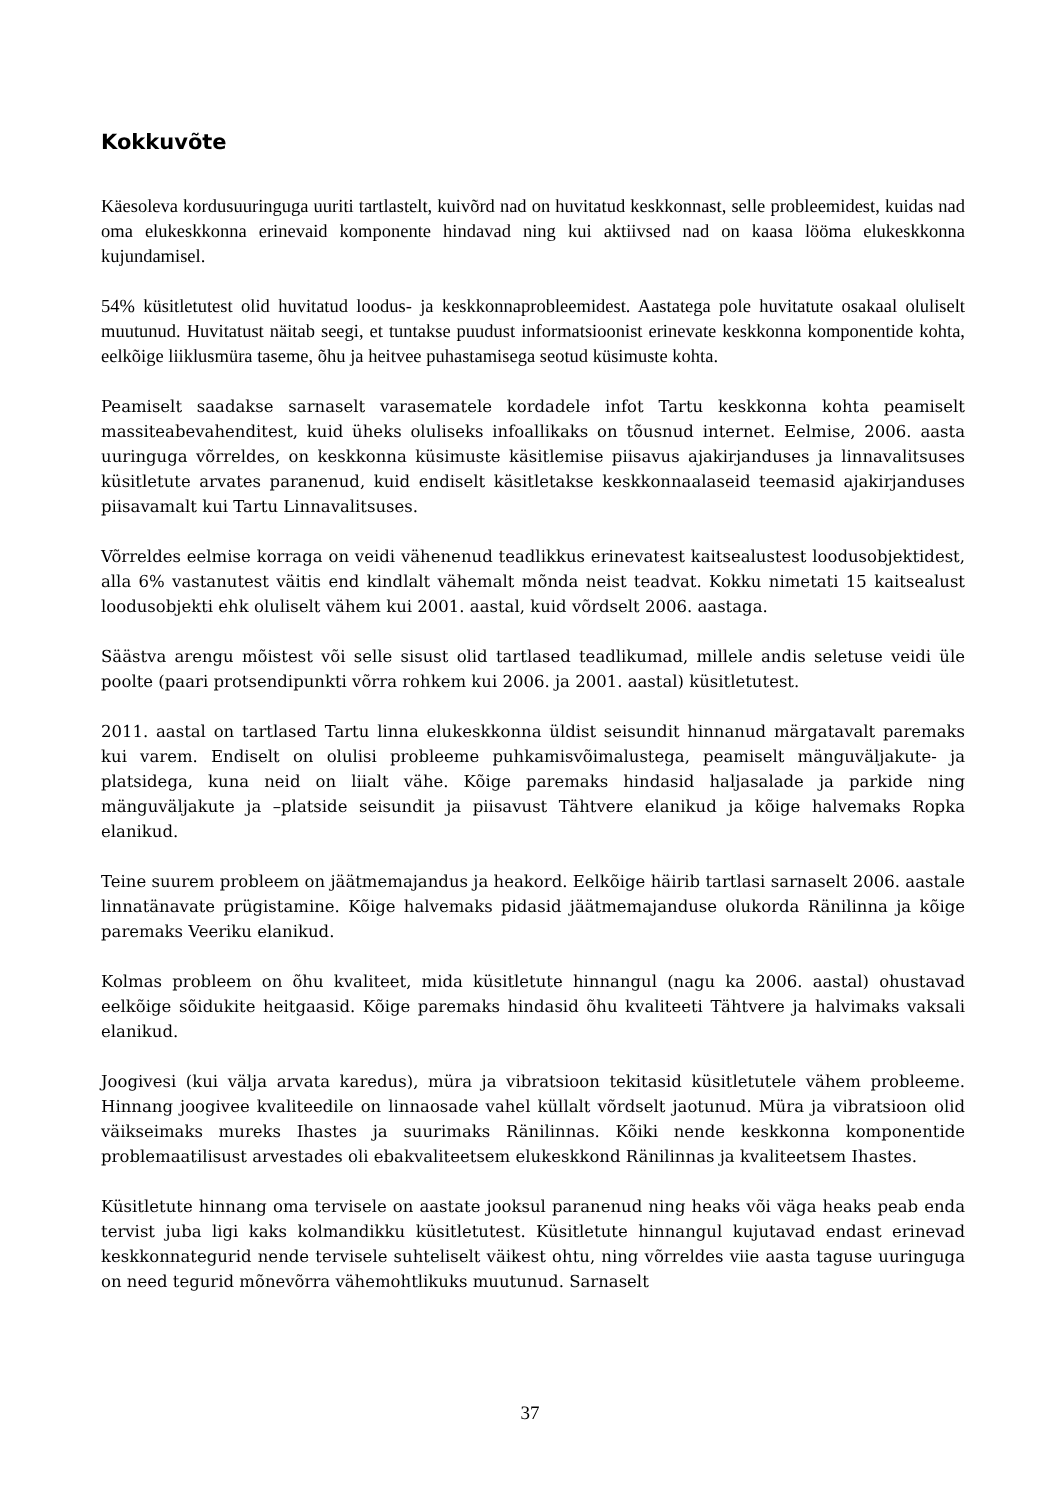Kokkuvõte
Käesoleva kordusuuringuga uuriti tartlastelt, kuivõrd nad on huvitatud keskkonnast, selle probleemidest, kuidas nad oma elukeskkonna erinevaid komponente hindavad ning kui aktiivsed nad on kaasa lööma elukeskkonna kujundamisel.
54% küsitletutest olid huvitatud loodus- ja keskkonnaprobleemidest. Aastatega pole huvitatute osakaal oluliselt muutunud. Huvitatust näitab seegi, et tuntakse puudust informatsioonist erinevate keskkonna komponentide kohta, eelkõige liiklusmüra taseme, õhu ja heitvee puhastamisega seotud küsimuste kohta.
Peamiselt saadakse sarnaselt varasematele kordadele infot Tartu keskkonna kohta peamiselt massiteabevahenditest, kuid üheks oluliseks infoallikaks on tõusnud internet. Eelmise, 2006. aasta uuringuga võrreldes, on keskkonna küsimuste käsitlemise piisavus ajakirjanduses ja linnavalitsuses küsitletute arvates paranenud, kuid endiselt käsitletakse keskkonnaalaseid teemasid ajakirjanduses piisavamalt kui Tartu Linnavalitsuses.
Võrreldes eelmise korraga on veidi vähenenud teadlikkus erinevatest kaitsealustest loodusobjektidest, alla 6% vastanutest väitis end kindlalt vähemalt mõnda neist teadvat. Kokku nimetati 15 kaitsealust loodusobjekti ehk oluliselt vähem kui 2001. aastal, kuid võrdselt 2006. aastaga.
Säästva arengu mõistest või selle sisust olid tartlased teadlikumad, millele andis seletuse veidi üle poolte (paari protsendipunkti võrra rohkem kui 2006. ja 2001. aastal) küsitletutest.
2011. aastal on tartlased Tartu linna elukeskkonna üldist seisundit hinnanud märgatavalt paremaks kui varem. Endiselt on olulisi probleeme puhkamisvõimalustega, peamiselt mänguväljakute- ja platsidega, kuna neid on liialt vähe. Kõige paremaks hindasid haljasalade ja parkide ning mänguväljakute ja –platside seisundit ja piisavust Tähtvere elanikud ja kõige halvemaks Ropka elanikud.
Teine suurem probleem on jäätmemajandus ja heakord. Eelkõige häirib tartlasi sarnaselt 2006. aastale linnatänavate prügistamine. Kõige halvemaks pidasid jäätmemajanduse olukorda Ränilinna ja kõige paremaks Veeriku elanikud.
Kolmas probleem on õhu kvaliteet, mida küsitletute hinnangul (nagu ka 2006. aastal) ohustavad eelkõige sõidukite heitgaasid. Kõige paremaks hindasid õhu kvaliteeti Tähtvere ja halvimaks vaksali elanikud.
Joogivesi (kui välja arvata karedus), müra ja vibratsioon tekitasid küsitletutele vähem probleeme. Hinnang joogivee kvaliteedile on linnaosade vahel küllalt võrdselt jaotunud. Müra ja vibratsioon olid väikseimaks mureks Ihastes ja suurimaks Ränilinnas. Kõiki nende keskkonna komponentide problemaatilisust arvestades oli ebakvaliteetsem elukeskkond Ränilinnas ja kvaliteetsem Ihastes.
Küsitletute hinnang oma tervisele on aastate jooksul paranenud ning heaks või väga heaks peab enda tervist juba ligi kaks kolmandikku küsitletutest. Küsitletute hinnangul kujutavad endast erinevad keskkonnategurid nende tervisele suhteliselt väikest ohtu, ning võrreldes viie aasta taguse uuringuga on need tegurid mõnevõrra vähemohtlikuks muutunud. Sarnaselt
37